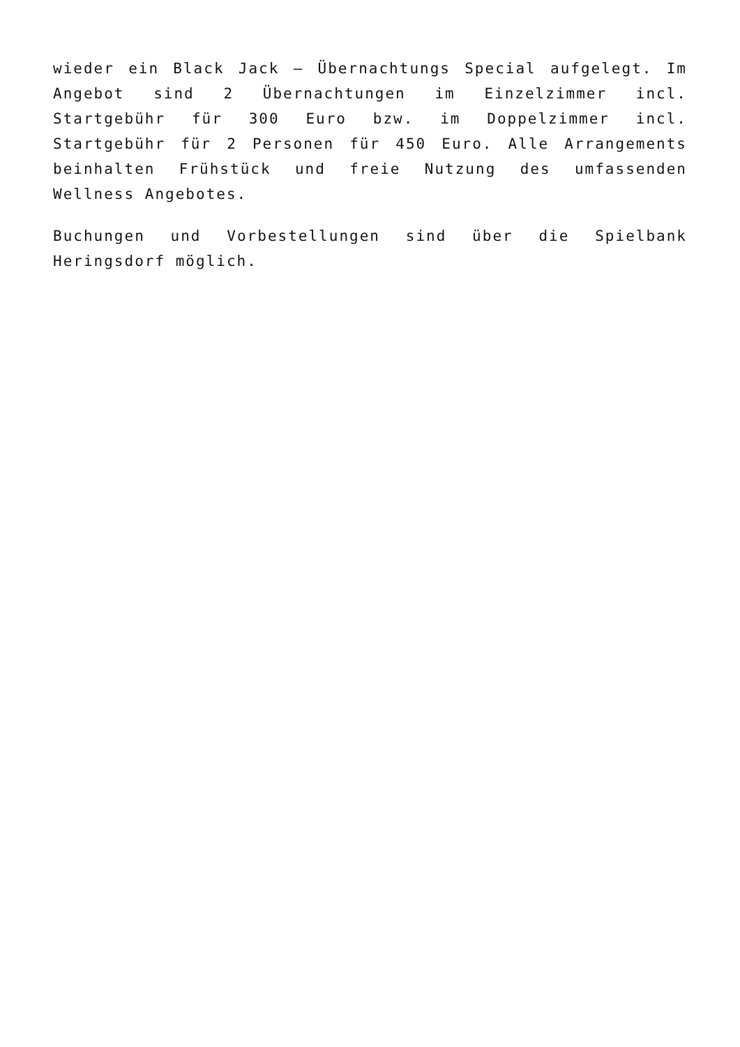wieder ein Black Jack – Übernachtungs Special aufgelegt. Im Angebot sind 2 Übernachtungen im Einzelzimmer incl. Startgebühr für 300 Euro bzw. im Doppelzimmer incl. Startgebühr für 2 Personen für 450 Euro. Alle Arrangements beinhalten Frühstück und freie Nutzung des umfassenden Wellness Angebotes.
Buchungen und Vorbestellungen sind über die Spielbank Heringsdorf möglich.